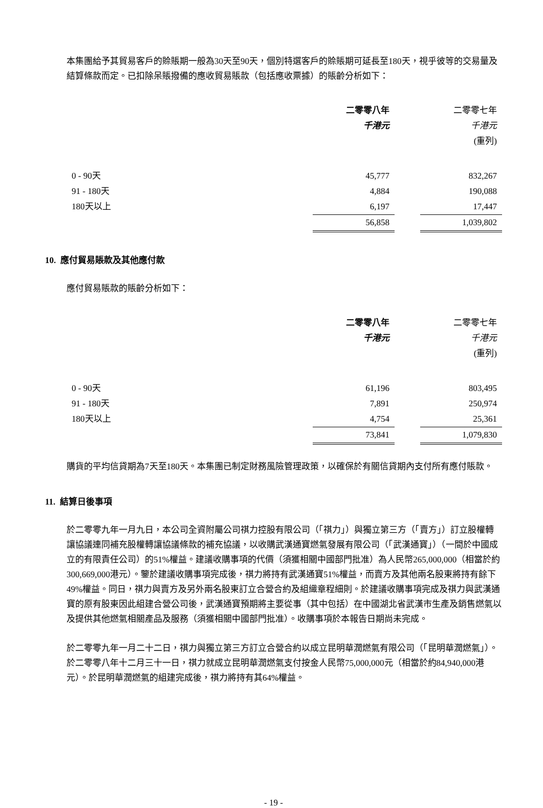本集團給予其貿易客戶的賒賬期一般為30天至90天，個別特選客戶的賒賬期可延長至180天，視乎彼等的交易量及結算條款而定。已扣除呆賬撥備的應收貿易賬款（包括應收票據）的賬齡分析如下：
| | 二零零八年 | | 二零零七年 |
| | 千港元 | | 千港元 |
| | | | (重列) |
| 0 - 90天 | 45,777 | | 832,267 |
| 91 - 180天 | 4,884 | | 190,088 |
| 180天以上 | 6,197 | | 17,447 |
| | 56,858 | | 1,039,802 |
10. 應付貿易賬款及其他應付款
應付貿易賬款的賬齡分析如下：
| | 二零零八年 | | 二零零七年 |
| | 千港元 | | 千港元 |
| | | | (重列) |
| 0 - 90天 | 61,196 | | 803,495 |
| 91 - 180天 | 7,891 | | 250,974 |
| 180天以上 | 4,754 | | 25,361 |
| | 73,841 | | 1,079,830 |
購貨的平均信貸期為7天至180天。本集團已制定財務風險管理政策，以確保於有關信貸期內支付所有應付賬款。
11. 結算日後事項
於二零零九年一月九日，本公司全資附屬公司祺力控股有限公司（「祺力」）與獨立第三方（「賣方」）訂立股權轉讓協議連同補充股權轉讓協議條款的補充協議，以收購武漢通寶燃氣發展有限公司（「武漢通寶」）（一間於中國成立的有限責任公司）的51%權益。建議收購事項的代價（須獲相關中國部門批准）為人民幣265,000,000（相當於約300,669,000港元）。鑒於建議收購事項完成後，祺力將持有武漢通寶51%權益，而賣方及其他兩名股東將持有餘下49%權益。同日，祺力與賣方及另外兩名股東訂立合營合約及組織章程細則。於建議收購事項完成及祺力與武漢通寶的原有股東因此組建合營公司後，武漢通寶預期將主要從事（其中包括）在中國湖北省武漢市生產及銷售燃氣以及提供其他燃氣相關產品及服務（須獲相關中國部門批准）。收購事項於本報告日期尚未完成。
於二零零九年一月二十二日，祺力與獨立第三方訂立合營合約以成立昆明華潤燃氣有限公司（「昆明華潤燃氣」）。於二零零八年十二月三十一日，祺力就成立昆明華潤燃氣支付按金人民幣75,000,000元（相當於約84,940,000港元）。於昆明華潤燃氣的組建完成後，祺力將持有其64%權益。
- 19 -